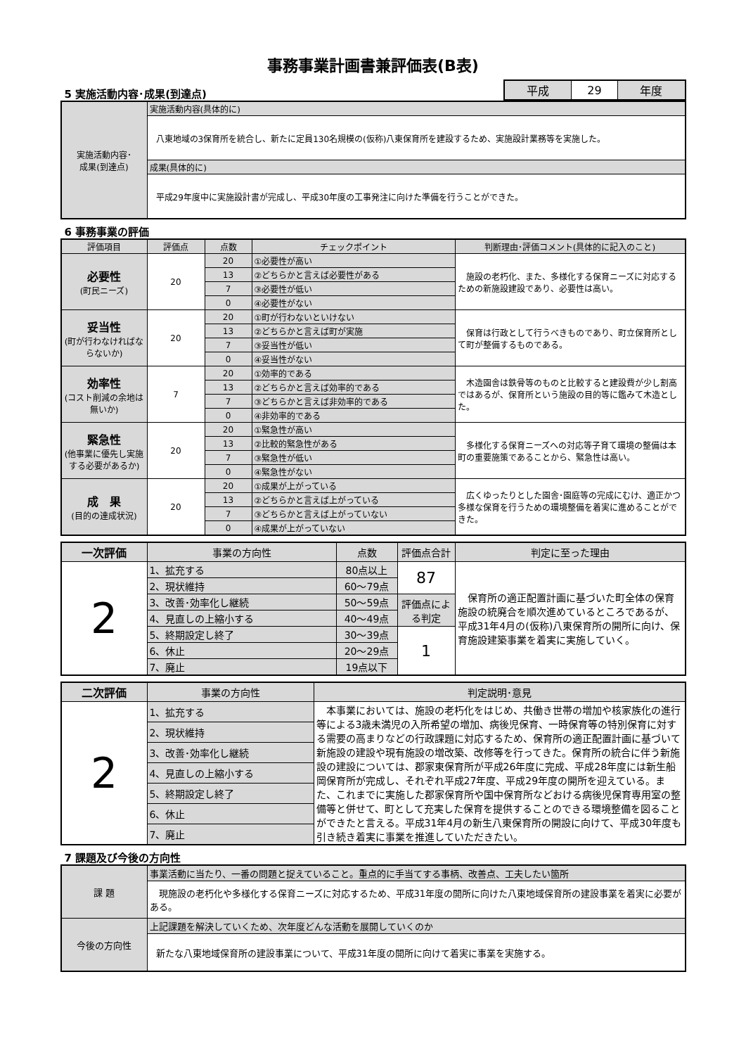事務事業計画書兼評価表(B表)
5 実施活動内容･成果(到達点)
| 平成 | 29 | 年度 |
| 実施活動内容･ 成果(到達点) | 実施活動内容(具体的に) |
| | 八東地域の3保育所を統合し、新たに定員130名規模の(仮称)八東保育所を建設するため、実施設計業務等を実施した。 |
| | 成果(具体的に) |
| | 平成29年度中に実施設計書が完成し、平成30年度の工事発注に向けた準備を行うことができた。 |
6 事務事業の評価
| 評価項目 | 評価点 | 点数 | チェックポイント | 判断理由･評価コメント(具体的に記入のこと) |
| 必要性 (町民ニーズ) | 20 | 20 | ①必要性が高い | 施設の老朽化、また、多様化する保育ニーズに対応するための新施設建設であり、必要性は高い。 |
| | | 13 | ②どちらかと言えば必要性がある | |
| | | 7 | ③必要性が低い | |
| | | 0 | ④必要性がない | |
| 妥当性 (町が行わなければならないか) | 20 | 20 | ①町が行わないといけない | 保育は行政として行うべきものであり、町立保育所として町が整備するものである。 |
| | | 13 | ②どちらかと言えば町が実施 | |
| | | 7 | ③妥当性が低い | |
| | | 0 | ④妥当性がない | |
| 効率性 (コスト削減の余地は無いか) | 7 | 20 | ①効率的である | 木造園舎は鉄骨等のものと比較すると建設費が少し割高ではあるが、保育所という施設の目的等に鑑みて木造とした。 |
| | | 13 | ②どちらかと言えば効率的である | |
| | | 7 | ③どちらかと言えば非効率的である | |
| | | 0 | ④非効率的である | |
| 緊急性 (他事業に優先し実施する必要があるか) | 20 | 20 | ①緊急性が高い | 多様化する保育ニーズへの対応等子育て環境の整備は本町の重要施策であることから、緊急性は高い。 |
| | | 13 | ②比較的緊急性がある | |
| | | 7 | ③緊急性が低い | |
| | | 0 | ④緊急性がない | |
| 成 果 (目的の達成状況) | 20 | 20 | ①成果が上がっている | 広くゆったりとした園舎･園庭等の完成にむけ、適正かつ多様な保育を行うための環境整備を着実に進めることができた。 |
| | | 13 | ②どちらかと言えば上がっている | |
| | | 7 | ③どちらかと言えば上がっていない | |
| | | 0 | ④成果が上がっていない | |
| 一次評価 | 事業の方向性 | 点数 | 評価点合計 | 判定に至った理由 |
| 2 | 1、拡充する | 80点以上 | 87 | 保育所の適正配置計画に基づいた町全体の保育施設の統廃合を順次進めているところであるが、平成31年4月の(仮称)八東保育所の開所に向け、保育施設建築事業を着実に実施していく。 |
| | 2、現状維持 | 60～79点 | | |
| | 3、改善･効率化し継続 | 50～59点 | 評価点による判定 | |
| | 4、見直しの上縮小する | 40～49点 | | |
| | 5、終期設定し終了 | 30～39点 | 1 | |
| | 6、休止 | 20～29点 | | |
| | 7、廃止 | 19点以下 | | |
| 二次評価 | 事業の方向性 | 判定説明･意見 |
| 2 | 1、拡充する | 本事業においては、施設の老朽化をはじめ、共働き世帯の増加や核家族化の進行等による3歳未満児の入所希望の増加、病後児保育、一時保育等の特別保育に対する需要の高まりなどの行政課題に対応するため、保育所の適正配置計画に基づいて新施設の建設や現有施設の増改築、改修等を行ってきた。保育所の統合に伴う新施設の建設については、郡家東保育所が平成26年度に完成、平成28年度には新生船岡保育所が完成し、それぞれ平成27年度、平成29年度の開所を迎えている。また、これまでに実施した郡家保育所や国中保育所などおける病後児保育専用室の整備等と併せて、町として充実した保育を提供することのできる環境整備を図ることができたと言える。平成31年4月の新生八東保育所の開設に向けて、平成30年度も引き続き着実に事業を推進していただきたい。 |
| | 2、現状維持 | |
| | 3、改善･効率化し継続 | |
| | 4、見直しの上縮小する | |
| | 5、終期設定し終了 | |
| | 6、休止 | |
| | 7、廃止 | |
7 課題及び今後の方向性
| 課 題 | 事業活動に当たり、一番の問題と捉えていること。重点的に手当てする事柄、改善点、工夫したい箇所 |
| | 現施設の老朽化や多様化する保育ニーズに対応するため、平成31年度の開所に向けた八東地域保育所の建設事業を着実に必要がある。 |
| 今後の方向性 | 上記課題を解決していくため、次年度どんな活動を展開していくのか |
| | 新たな八東地域保育所の建設事業について、平成31年度の開所に向けて着実に事業を実施する。 |